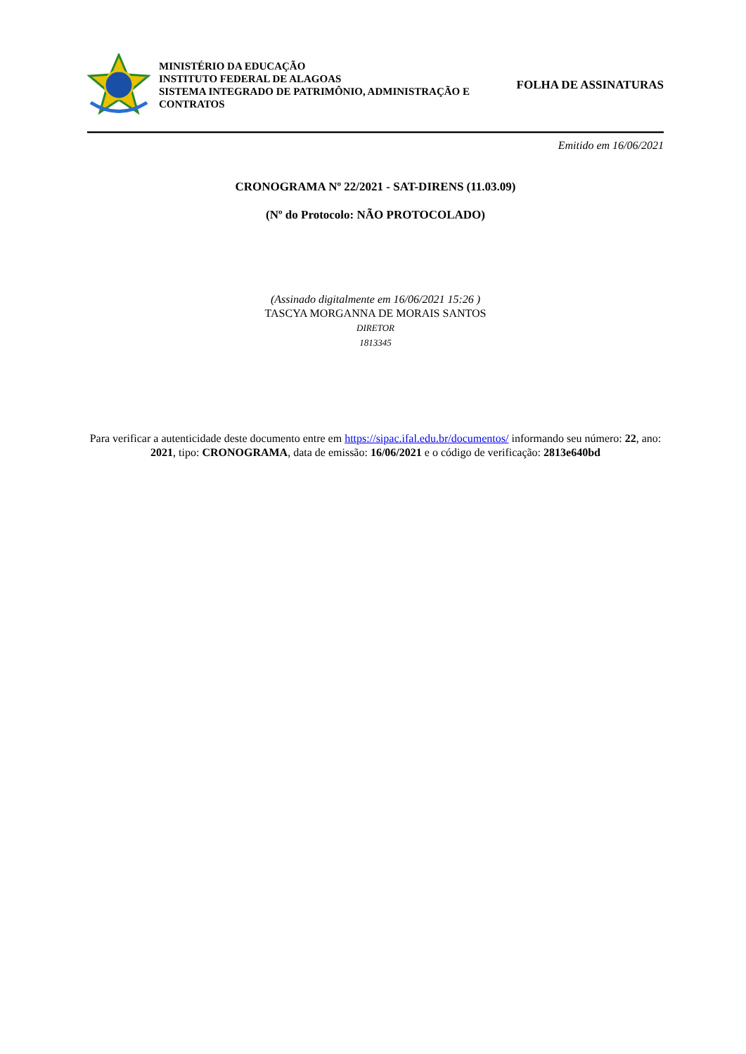MINISTÉRIO DA EDUCAÇÃO
INSTITUTO FEDERAL DE ALAGOAS
SISTEMA INTEGRADO DE PATRIMÔNIO, ADMINISTRAÇÃO E CONTRATOS
FOLHA DE ASSINATURAS
Emitido em 16/06/2021
CRONOGRAMA Nº 22/2021 - SAT-DIRENS (11.03.09)
(Nº do Protocolo: NÃO PROTOCOLADO)
(Assinado digitalmente em 16/06/2021 15:26 )
TASCYA MORGANNA DE MORAIS SANTOS
DIRETOR
1813345
Para verificar a autenticidade deste documento entre em https://sipac.ifal.edu.br/documentos/ informando seu número: 22, ano: 2021, tipo: CRONOGRAMA, data de emissão: 16/06/2021 e o código de verificação: 2813e640bd